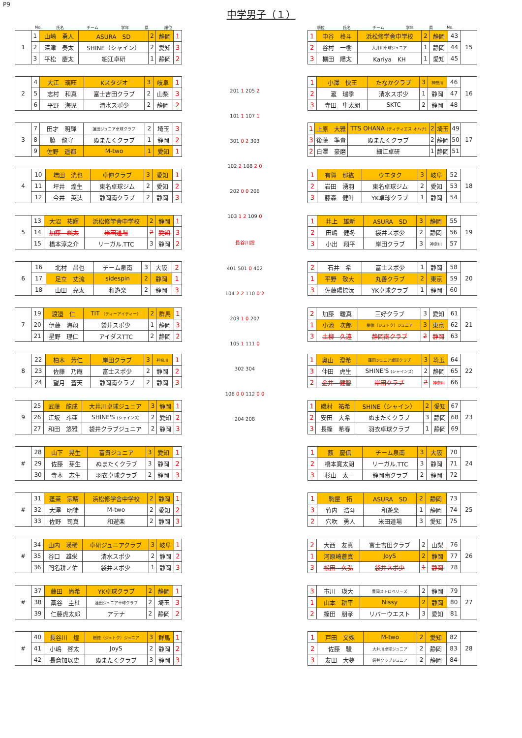P9
中学男子（１）
| | No. | 氏名 | チーム | 学年 | 県 | 順位 |
| 1 | 1 | 山崎 勇人 | ASURA SD | 2 | 静岡 | 1 |
| | 2 | 深津 奏太 | SHINE（シャイン） | 2 | 愛知 | 3 |
| | 3 | 平松 慶太 | 細江卓研 | 1 | 静岡 | 2 |
| 2 | 4 | 大江 璃旺 | Kスタジオ | 3 | 岐阜 | 1 |
| | 5 | 志村 和真 | 富士吉田クラブ | 2 | 山梨 | 3 |
| | 6 | 平野 海児 | 清水スポ少 | 2 | 静岡 | 2 |
| 3 | 7 | 田才 明輝 | 蓮田ジュニア卓球クラブ | 2 | 埼玉 | 3 |
| | 8 | 脇 龍守 | ぬまたくクラブ | 1 | 静岡 | 2 |
| | 9 | 佐野 遥都 | M-two | 1 | 愛知 | 1 |
| 4 | 10 | 増田 洸也 | 卓伸クラブ | 3 | 愛知 | 1 |
| | 11 | 坪井 煌生 | 東名卓球ジム | 2 | 愛知 | 2 |
| | 12 | 今井 英汰 | 静岡南クラブ | 2 | 静岡 | 3 |
| 5 | 13 | 大沼 祐輝 | 浜松修学舎中学校 | 2 | 静岡 | 1 |
| | 14 | 加藤 颯太 | 米田道場 | 2 | 愛知 | 3 |
| | 15 | 橋本淳之介 | リーガル.TTC | 3 | 静岡 | 2 |
| 6 | 16 | 北村 昌也 | チーム泉南 | 3 | 大阪 | 2 |
| | 17 | 足立 丈流 | sidespin | 2 | 静岡 | 1 |
| | 18 | 山田 亮太 | 和遊楽 | 2 | 静岡 | 3 |
| 7 | 19 | 渡邉 仁 | TIT （ティーアイティー） | 2 | 群馬 | 1 |
| | 20 | 伊藤 海翔 | 袋井スポ少 | 1 | 静岡 | 3 |
| | 21 | 星野 理仁 | アイダスTTC | 2 | 静岡 | 2 |
| 8 | 22 | 柏木 芳仁 | 岸田クラブ | 3 | 神奈川 | 1 |
| | 23 | 佐藤 乃庵 | 富士スポ少 | 2 | 静岡 | 2 |
| | 24 | 望月 蒼天 | 静岡南クラブ | 2 | 静岡 | 3 |
| 9 | 25 | 武藤 龍成 | 大井川卓球ジュニア | 3 | 静岡 | 1 |
| | 26 | 江坂 斗亜 | SHINE'S (シャインズ) | 2 | 愛知 | 2 |
| | 27 | 和田 悠雅 | 袋井クラブジュニア | 2 | 静岡 | 3 |
| # | 28 | 山下 晃生 | 富貴ジュニア | 3 | 愛知 | 1 |
| | 29 | 佐藤 芽生 | ぬまたくクラブ | 3 | 静岡 | 2 |
| | 30 | 寺本 志生 | 羽衣卓球クラブ | 2 | 静岡 | 3 |
| # | 31 | 蓬莱 宗晴 | 浜松修学舎中学校 | 2 | 静岡 | 1 |
| | 32 | 大澤 明徒 | M-two | 2 | 愛知 | 2 |
| | 33 | 佐野 司真 | 和遊楽 | 2 | 静岡 | 3 |
| # | 34 | 山内 瑛稀 | 卓研ジュニアクラブ | 3 | 岐阜 | 1 |
| | 35 | 谷口 雄栄 | 清水スポ少 | 2 | 静岡 | 2 |
| | 36 | 門名耕ノ佑 | 袋井スポ少 | 1 | 静岡 | 3 |
| # | 37 | 藤田 尚希 | YK卓球クラブ | 2 | 静岡 | 1 |
| | 38 | 藁谷 圭杜 | 蓮田ジュニア卓球クラブ | 2 | 埼玉 | 3 |
| | 39 | 仁藤虎太郎 | アテナ | 2 | 静岡 | 2 |
| # | 40 | 長谷川 煌 | 樹徳（ジュトク）ジュニア | 3 | 群馬 | 1 |
| | 41 | 小嶋 啓太 | JoyS | 2 | 静岡 | 2 |
| | 42 | 長倉加以史 | ぬまたくクラブ | 3 | 静岡 | 3 |
201 1 205 2
101 1 107 1
301 0 2 303
102 2 108 2 0
202 0 0 206
103 1 2 109 0
長谷川煌
401 501 0 402
104 2 2 110 0 2
203 1 0 207
105 1 111 0
302 304
106 0 0 112 0 0
204 208
| 順位 | 氏名 | チーム | 学年 | 県 | No. | |
| 1 | 中谷 柊斗 | 浜松修学舎中学校 | 2 | 静岡 | 43 | 15 |
| 2 | 谷村 一樹 | 大井川卓球ジュニア | 1 | 静岡 | 44 | |
| 3 | 棚田 陽太 | Kariya KH | 1 | 愛知 | 45 | |
| 1 | 小澤 快王 | たなかクラブ | 3 | 神奈川 | 46 | 16 |
| 2 | 瀧 瑞季 | 清水スポ少 | 1 | 静岡 | 47 | |
| 3 | 寺田 隼太朗 | SKTC | 2 | 静岡 | 48 | |
| 1 | 上原 大雅 | TTS OHANA (ティティエス オハナ) | 2 | 埼玉 | 49 | 17 |
| 3 | 後藤 準貴 | ぬまたくクラブ | 2 | 静岡 | 50 | |
| 2 | 白澤 豪磨 | 細江卓研 | 1 | 静岡 | 51 | |
| 1 | 有賀 那紘 | ウエタク | 3 | 岐阜 | 52 | 18 |
| 2 | 岩田 湧羽 | 東名卓球ジム | 2 | 愛知 | 53 | |
| 3 | 藤森 健叶 | YK卓球クラブ | 1 | 静岡 | 54 | |
| 1 | 井上 雄新 | ASURA SD | 3 | 静岡 | 55 | 19 |
| 2 | 田嶋 健冬 | 袋井スポ少 | 2 | 静岡 | 56 | |
| 3 | 小出 翔平 | 岸田クラブ | 3 | 神奈川 | 57 | |
| 2 | 石井 希 | 富士スポ少 | 1 | 静岡 | 58 | 20 |
| 1 | 平野 敬大 | 丸善クラブ | 2 | 東京 | 59 | |
| 3 | 佐藤陽捺汰 | YK卓球クラブ | 1 | 静岡 | 60 | |
| 2 | 加藤 暖真 | 三好クラブ | 3 | 愛知 | 61 | 21 |
| 1 | 小池 次郎 | 樹徳（ジュトク）ジュニア | 3 | 東京 | 62 | |
| 3 | 土柳 久遠 | 静岡南クラブ | 2 | 静岡 | 63 | |
| 1 | 奥山 澄希 | 蓮田ジュニア卓球クラブ | 3 | 埼玉 | 64 | 22 |
| 3 | 仲田 虎生 | SHINE'S (シャインズ) | 2 | 静岡 | 65 | |
| 2 | 金井 健智 | 岸田クラブ | 2 | 神奈川 | 66 | |
| 1 | 磯村 祐希 | SHINE（シャイン） | 2 | 愛知 | 67 | 23 |
| 2 | 安田 大希 | ぬまたくクラブ | 3 | 静岡 | 68 | |
| 3 | 長篠 希春 | 羽衣卓球クラブ | 1 | 静岡 | 69 | |
| 1 | 薮 慶信 | チーム泉南 | 3 | 大阪 | 70 | 24 |
| 2 | 橋本寛太朗 | リーガル.TTC | 3 | 静岡 | 71 | |
| 3 | 杉山 太一 | 静岡南クラブ | 2 | 静岡 | 72 | |
| 1 | 駒屋 拓 | ASURA SD | 2 | 静岡 | 73 | 25 |
| 3 | 竹内 浩斗 | 和遊楽 | 1 | 静岡 | 74 | |
| 2 | 穴吹 勇人 | 米田道場 | 3 | 愛知 | 75 | |
| 2 | 大西 友真 | 富士吉田クラブ | 2 | 山梨 | 76 | 26 |
| 1 | 河原崎蒼真 | JoyS | 2 | 静岡 | 77 | |
| 3 | 松田 久弘 | 袋井スポ少 | 1 | 静岡 | 78 | |
| 3 | 市川 瑛大 | 豊岡ストロベリーズ | 2 | 静岡 | 79 | 27 |
| 1 | 山本 耕平 | Nissy | 2 | 静岡 | 80 | |
| 2 | 篠田 朋孝 | リバーウエスト | 3 | 愛知 | 81 | |
| 1 | 戸田 文殊 | M-two | 2 | 愛知 | 82 | 28 |
| 2 | 佐藤 駿 | 大井川卓球ジュニア | 2 | 静岡 | 83 | |
| 3 | 友田 大夢 | 袋井クラブジュニア | 2 | 静岡 | 84 | |